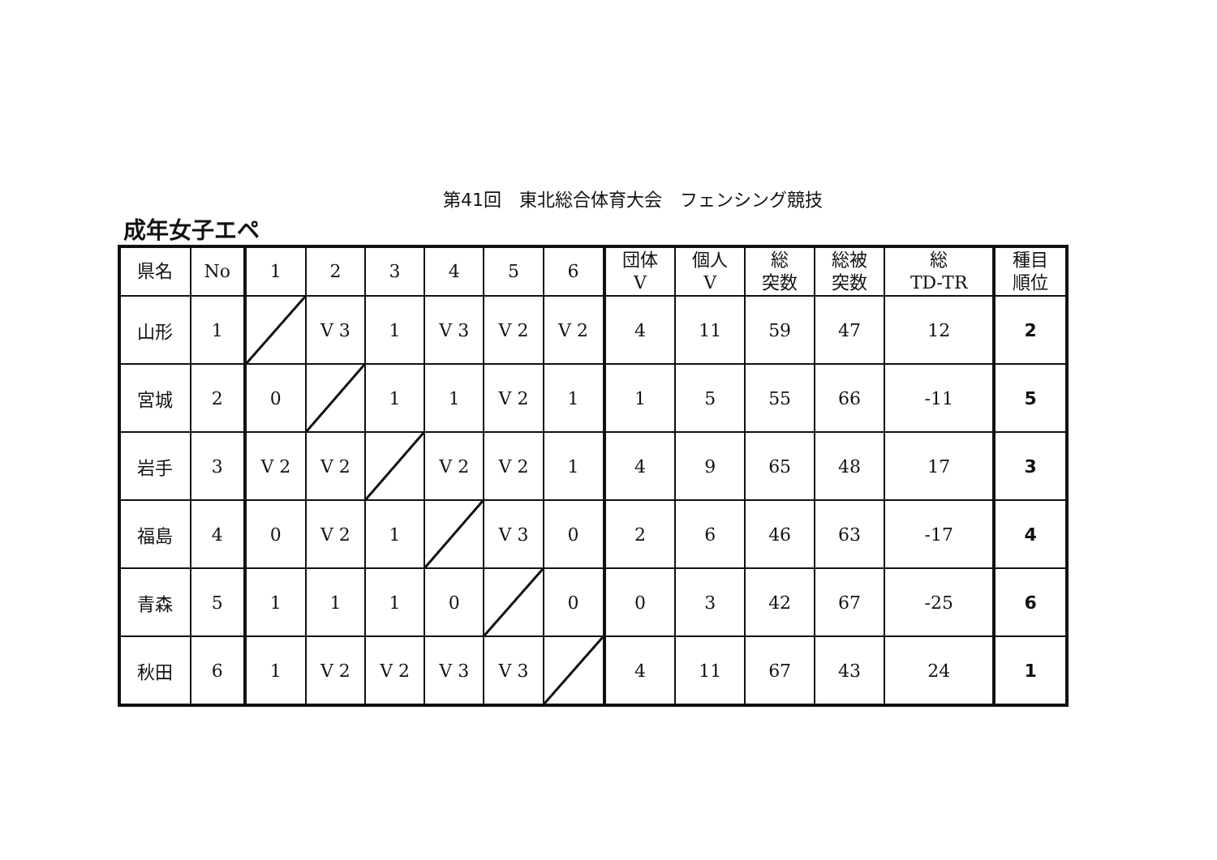第41回　東北総合体育大会　フェンシング競技
成年女子エペ
| 県名 | No | 1 | 2 | 3 | 4 | 5 | 6 | 団体 V | 個人 V | 総 突数 | 総被 突数 | 総 TD-TR | 種目 順位 |
| --- | --- | --- | --- | --- | --- | --- | --- | --- | --- | --- | --- | --- | --- |
| 山形 | 1 | | V 3 | 1 | V 3 | V 2 | V 2 | 4 | 11 | 59 | 47 | 12 | 2 |
| 宮城 | 2 | 0 | | 1 | 1 | V 2 | 1 | 1 | 5 | 55 | 66 | -11 | 5 |
| 岩手 | 3 | V 2 | V 2 | | V 2 | V 2 | 1 | 4 | 9 | 65 | 48 | 17 | 3 |
| 福島 | 4 | 0 | V 2 | 1 | | V 3 | 0 | 2 | 6 | 46 | 63 | -17 | 4 |
| 青森 | 5 | 1 | 1 | 1 | 0 | | 0 | 0 | 3 | 42 | 67 | -25 | 6 |
| 秋田 | 6 | 1 | V 2 | V 2 | V 3 | V 3 | | 4 | 11 | 67 | 43 | 24 | 1 |